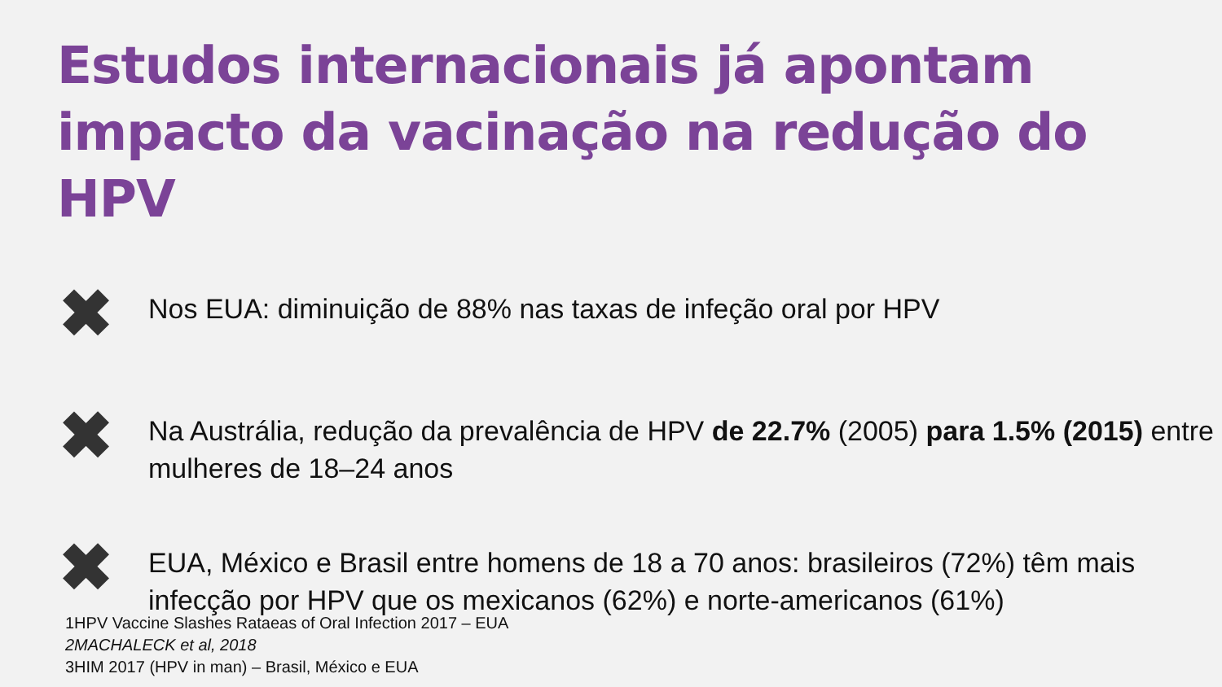Estudos internacionais já apontam impacto da vacinação na redução do HPV
✖
Nos EUA: diminuição de 88% nas taxas de infeção oral por HPV
✖
Na Austrália, redução da prevalência de HPV de 22.7% (2005) para 1.5% (2015) entre mulheres de 18–24 anos
✖
EUA, México e Brasil entre homens de 18 a 70 anos: brasileiros (72%) têm mais infecção por HPV que os mexicanos (62%) e norte-americanos (61%)
1HPV Vaccine Slashes Rataeas of Oral Infection 2017 – EUA
2MACHALECK et al, 2018
3HIM 2017 (HPV in man) – Brasil, México e EUA